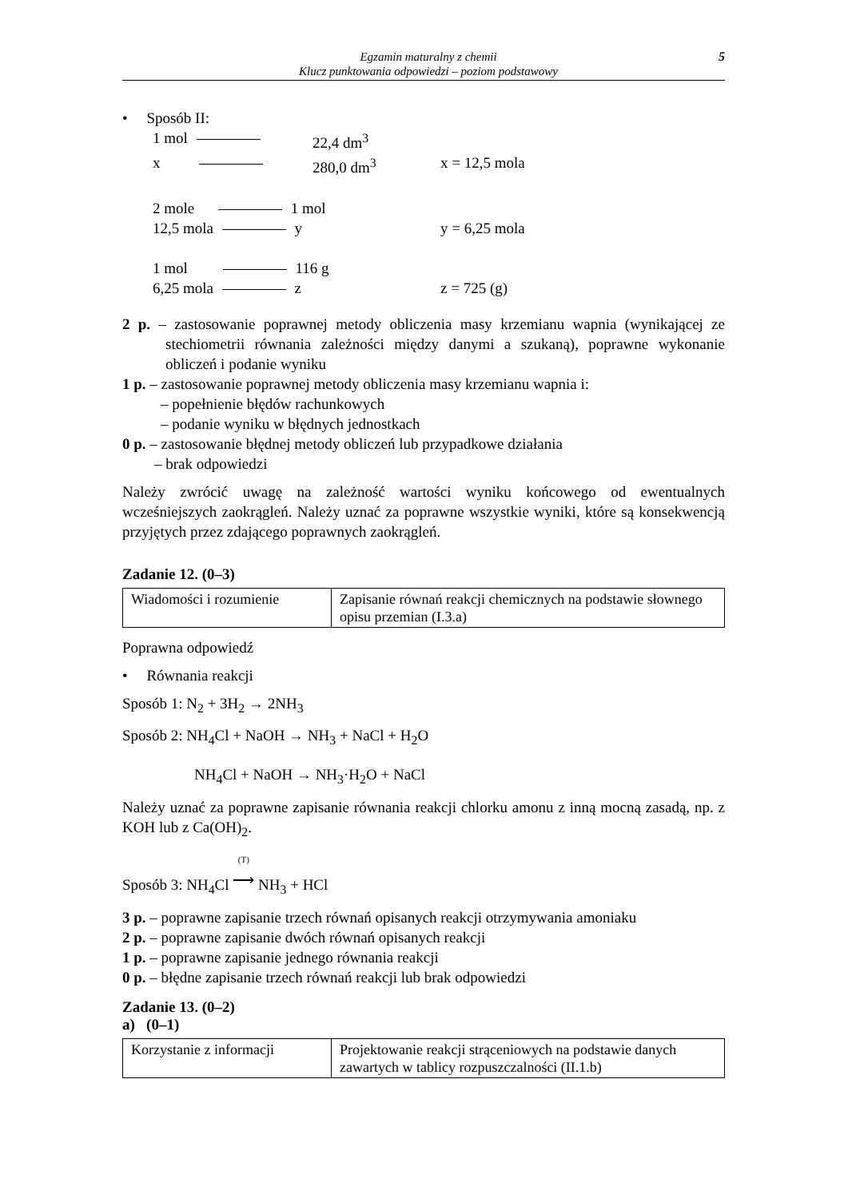Egzamin maturalny z chemii
Klucz punktowania odpowiedzi – poziom podstawowy
5
• Sposób II:
1 mol 22,4 dm<sup>3</sup>
x 280,0 dm<sup>3</sup> x = 12,5 mola
2 mole 1 mol
12,5 mola y y = 6,25 mola
1 mol 116 g
6,25 mola z z = 725 (g)
2 p. – zastosowanie poprawnej metody obliczenia masy krzemianu wapnia (wynikającej ze stechiometrii równania zależności między danymi a szukaną), poprawne wykonanie obliczeń i podanie wyniku
1 p. – zastosowanie poprawnej metody obliczenia masy krzemianu wapnia i:
– popełnienie błędów rachunkowych
– podanie wyniku w błędnych jednostkach
0 p. – zastosowanie błędnej metody obliczeń lub przypadkowe działania
– brak odpowiedzi
Należy zwrócić uwagę na zależność wartości wyniku końcowego od ewentualnych wcześniejszych zaokrągleń. Należy uznać za poprawne wszystkie wyniki, które są konsekwencją przyjętych przez zdającego poprawnych zaokrągleń.
Zadanie 12. (0–3)
| Wiadomości i rozumienie | Zapisanie równań reakcji chemicznych na podstawie słownego opisu przemian (I.3.a) |
Poprawna odpowiedź
• Równania reakcji
Sposób 1: N<sub>2</sub> + 3H<sub>2</sub> → 2NH<sub>3</sub>
Sposób 2: NH<sub>4</sub>Cl + NaOH → NH<sub>3</sub> + NaCl + H<sub>2</sub>O
NH<sub>4</sub>Cl + NaOH → NH<sub>3</sub>·H<sub>2</sub>O + NaCl
Należy uznać za poprawne zapisanie równania reakcji chlorku amonu z inną mocną zasadą, np. z KOH lub z Ca(OH)<sub>2</sub>.
Sposób 3: NH<sub>4</sub>Cl (T)
⟶ NH<sub>3</sub> + HCl
3 p. – poprawne zapisanie trzech równań opisanych reakcji otrzymywania amoniaku
2 p. – poprawne zapisanie dwóch równań opisanych reakcji
1 p. – poprawne zapisanie jednego równania reakcji
0 p. – błędne zapisanie trzech równań reakcji lub brak odpowiedzi
Zadanie 13. (0–2)
a) (0–1)
| Korzystanie z informacji | Projektowanie reakcji strąceniowych na podstawie danych zawartych w tablicy rozpuszczalności (II.1.b) |